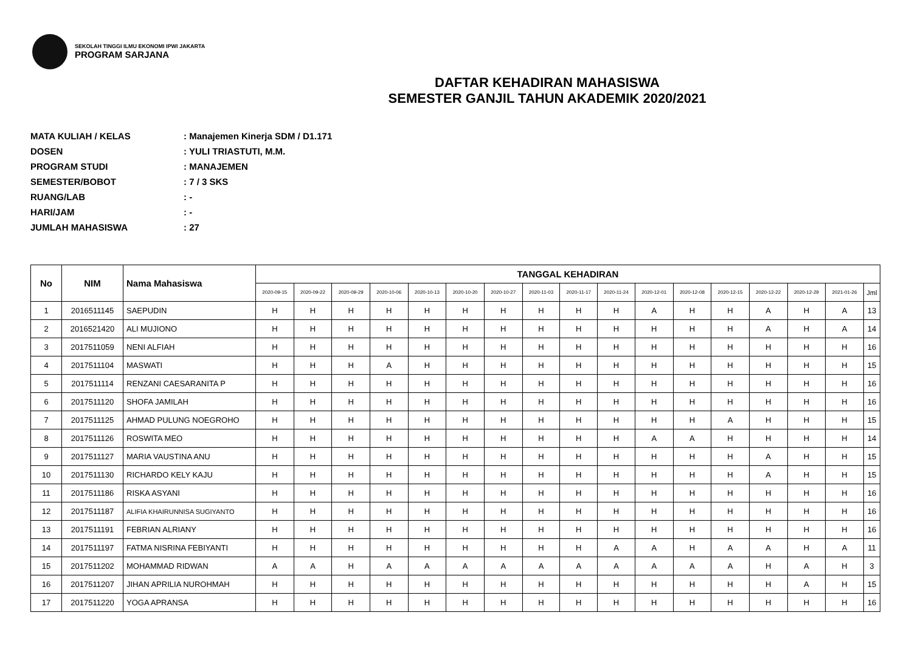SEKOLAH TINGGI ILMU EKONOMI IPWI JAKARTA
PROGRAM SARJANA
DAFTAR KEHADIRAN MAHASISWA
SEMESTER GANJIL TAHUN AKADEMIK 2020/2021
MATA KULIAH / KELAS: Manajemen Kinerja SDM / D1.171
DOSEN: YULI TRIASTUTI, M.M.
PROGRAM STUDI: MANAJEMEN
SEMESTER/BOBOT: 7 / 3 SKS
RUANG/LAB: -
HARI/JAM: -
JUMLAH MAHASISWA: 27
| No | NIM | Nama Mahasiswa | TANGGAL KEHADIRAN | | | | | | | | | | | | | | | | |
| --- | --- | --- | --- | --- | --- | --- | --- | --- | --- | --- | --- | --- | --- | --- | --- | --- | --- | --- | --- |
| | | | 2020-09-15 | 2020-09-22 | 2020-09-29 | 2020-10-06 | 2020-10-13 | 2020-10-20 | 2020-10-27 | 2020-11-03 | 2020-11-17 | 2020-11-24 | 2020-12-01 | 2020-12-08 | 2020-12-15 | 2020-12-22 | 2020-12-29 | 2021-01-26 | Jml |
| 1 | 2016511145 | SAEPUDIN | H | H | H | H | H | H | H | H | H | H | A | H | H | A | H | A | 13 |
| 2 | 2016521420 | ALI MUJIONO | H | H | H | H | H | H | H | H | H | H | H | H | H | A | H | A | 14 |
| 3 | 2017511059 | NENI ALFIAH | H | H | H | H | H | H | H | H | H | H | H | H | H | H | H | H | 16 |
| 4 | 2017511104 | MASWATI | H | H | H | A | H | H | H | H | H | H | H | H | H | H | H | H | 15 |
| 5 | 2017511114 | RENZANI CAESARANITA P | H | H | H | H | H | H | H | H | H | H | H | H | H | H | H | H | 16 |
| 6 | 2017511120 | SHOFA JAMILAH | H | H | H | H | H | H | H | H | H | H | H | H | H | H | H | H | 16 |
| 7 | 2017511125 | AHMAD PULUNG NOEGROHO | H | H | H | H | H | H | H | H | H | H | H | H | A | H | H | H | 15 |
| 8 | 2017511126 | ROSWITA MEO | H | H | H | H | H | H | H | H | H | H | A | A | H | H | H | H | 14 |
| 9 | 2017511127 | MARIA VAUSTINA ANU | H | H | H | H | H | H | H | H | H | H | H | H | H | A | H | H | 15 |
| 10 | 2017511130 | RICHARDO KELY KAJU | H | H | H | H | H | H | H | H | H | H | H | H | H | A | H | H | 15 |
| 11 | 2017511186 | RISKA ASYANI | H | H | H | H | H | H | H | H | H | H | H | H | H | H | H | H | 16 |
| 12 | 2017511187 | ALIFIA KHAIRUNNISA SUGIYANTO | H | H | H | H | H | H | H | H | H | H | H | H | H | H | H | H | 16 |
| 13 | 2017511191 | FEBRIAN ALRIANY | H | H | H | H | H | H | H | H | H | H | H | H | H | H | H | H | 16 |
| 14 | 2017511197 | FATMA NISRINA FEBIYANTI | H | H | H | H | H | H | H | H | H | A | A | H | A | A | H | A | 11 |
| 15 | 2017511202 | MOHAMMAD RIDWAN | A | A | H | A | A | A | A | A | A | A | A | A | A | H | A | H | 3 |
| 16 | 2017511207 | JIHAN APRILIA NUROHMAH | H | H | H | H | H | H | H | H | H | H | H | H | H | H | A | H | 15 |
| 17 | 2017511220 | YOGA APRANSA | H | H | H | H | H | H | H | H | H | H | H | H | H | H | H | H | 16 |